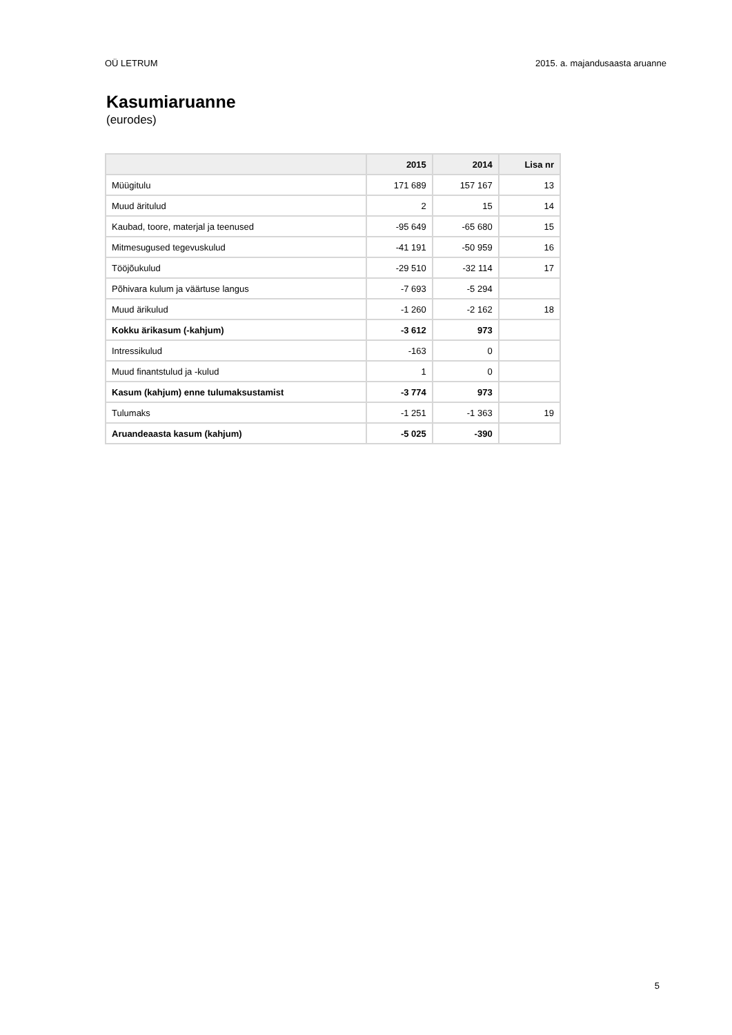OÜ LETRUM 2015. a. majandusaasta aruanne
Kasumiaruanne
(eurodes)
| | 2015 | 2014 | Lisa nr |
| --- | --- | --- | --- |
| Müügitulu | 171 689 | 157 167 | 13 |
| Muud äritulud | 2 | 15 | 14 |
| Kaubad, toore, materjal ja teenused | -95 649 | -65 680 | 15 |
| Mitmesugused tegevuskulud | -41 191 | -50 959 | 16 |
| Tööjõukulud | -29 510 | -32 114 | 17 |
| Põhivara kulum ja väärtuse langus | -7 693 | -5 294 | |
| Muud ärikulud | -1 260 | -2 162 | 18 |
| Kokku ärikasum (-kahjum) | -3 612 | 973 | |
| Intressikulud | -163 | 0 | |
| Muud finantstulud ja -kulud | 1 | 0 | |
| Kasum (kahjum) enne tulumaksustamist | -3 774 | 973 | |
| Tulumaks | -1 251 | -1 363 | 19 |
| Aruandeaasta kasum (kahjum) | -5 025 | -390 | |
5